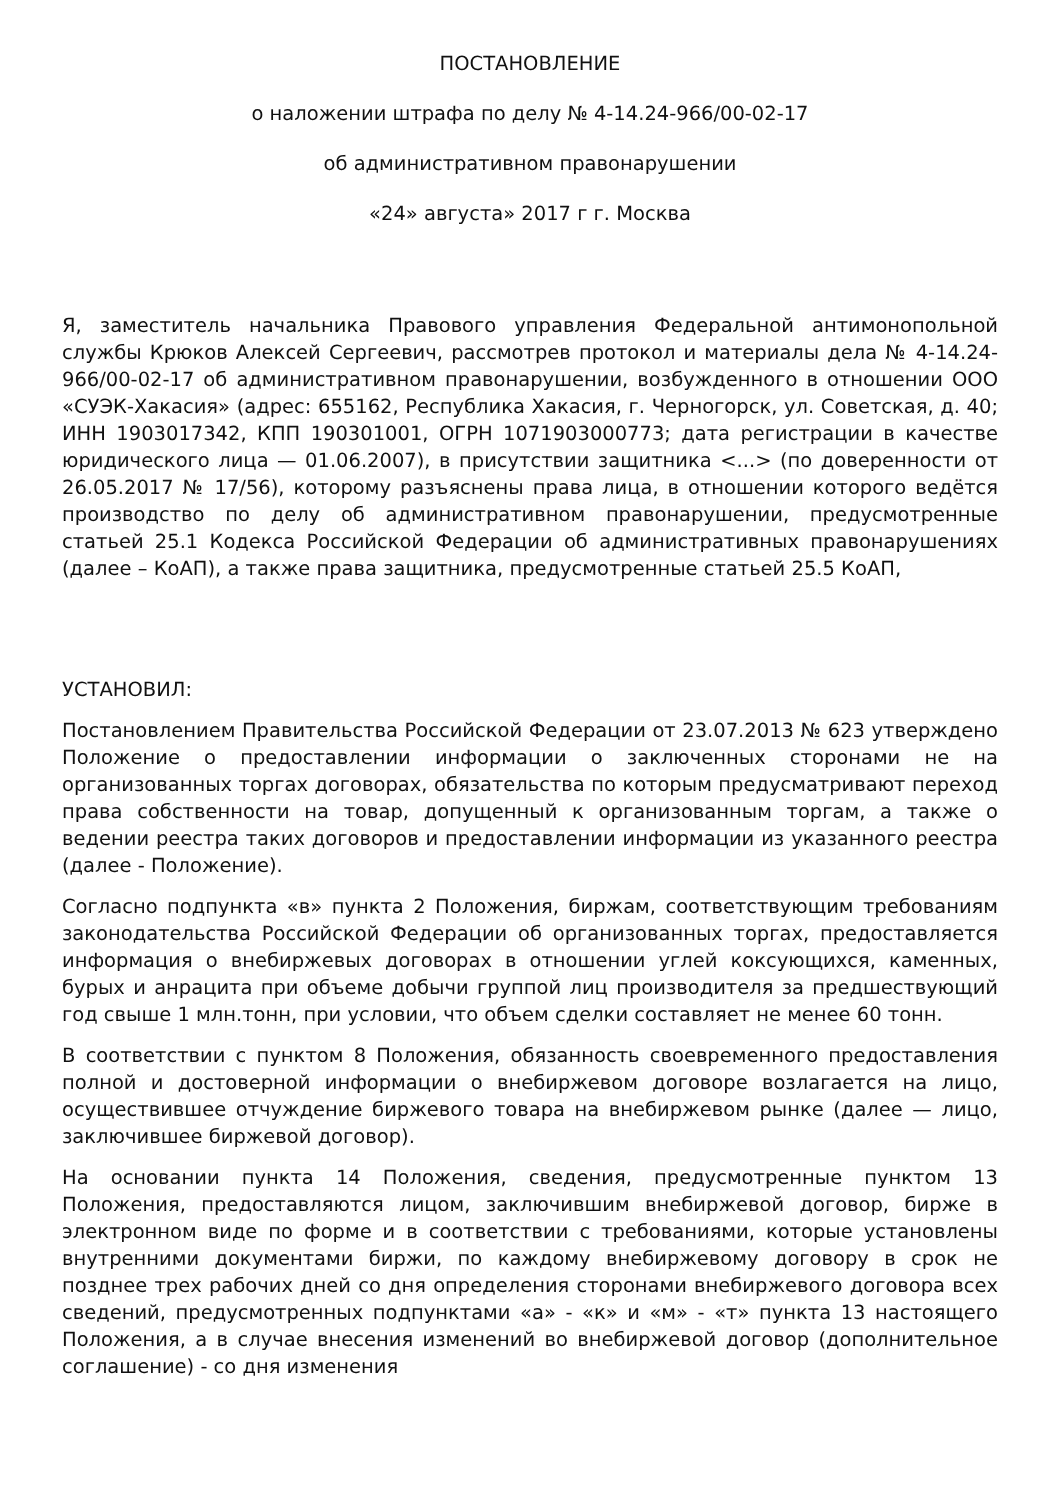ПОСТАНОВЛЕНИЕ
о наложении штрафа по делу № 4-14.24-966/00-02-17
об административном правонарушении
«24» августа» 2017 г г. Москва
Я, заместитель начальника Правового управления Федеральной антимонопольной службы Крюков Алексей Сергеевич, рассмотрев протокол и материалы дела № 4-14.24-966/00-02-17 об административном правонарушении, возбужденного в отношении ООО «СУЭК-Хакасия» (адрес: 655162, Республика Хакасия, г. Черногорск, ул. Советская, д. 40; ИНН 1903017342, КПП 190301001, ОГРН 1071903000773; дата регистрации в качестве юридического лица — 01.06.2007), в присутствии защитника <...> (по доверенности от 26.05.2017 № 17/56), которому разъяснены права лица, в отношении которого ведётся производство по делу об административном правонарушении, предусмотренные статьей 25.1 Кодекса Российской Федерации об административных правонарушениях (далее – КоАП), а также права защитника, предусмотренные статьей 25.5 КоАП,
УСТАНОВИЛ:
Постановлением Правительства Российской Федерации от 23.07.2013 № 623 утверждено Положение о предоставлении информации о заключенных сторонами не на организованных торгах договорах, обязательства по которым предусматривают переход права собственности на товар, допущенный к организованным торгам, а также о ведении реестра таких договоров и предоставлении информации из указанного реестра (далее - Положение).
Согласно подпункта «в» пункта 2 Положения, биржам, соответствующим требованиям законодательства Российской Федерации об организованных торгах, предоставляется информация о внебиржевых договорах в отношении углей коксующихся, каменных, бурых и анрацита при объеме добычи группой лиц производителя за предшествующий год свыше 1 млн.тонн, при условии, что объем сделки составляет не менее 60 тонн.
В соответствии с пунктом 8 Положения, обязанность своевременного предоставления полной и достоверной информации о внебиржевом договоре возлагается на лицо, осуществившее отчуждение биржевого товара на внебиржевом рынке (далее — лицо, заключившее биржевой договор).
На основании пункта 14 Положения, сведения, предусмотренные пунктом 13 Положения, предоставляются лицом, заключившим внебиржевой договор, бирже в электронном виде по форме и в соответствии с требованиями, которые установлены внутренними документами биржи, по каждому внебиржевому договору в срок не позднее трех рабочих дней со дня определения сторонами внебиржевого договора всех сведений, предусмотренных подпунктами «а» - «к» и «м» - «т» пункта 13 настоящего Положения, а в случае внесения изменений во внебиржевой договор (дополнительное соглашение) - со дня изменения